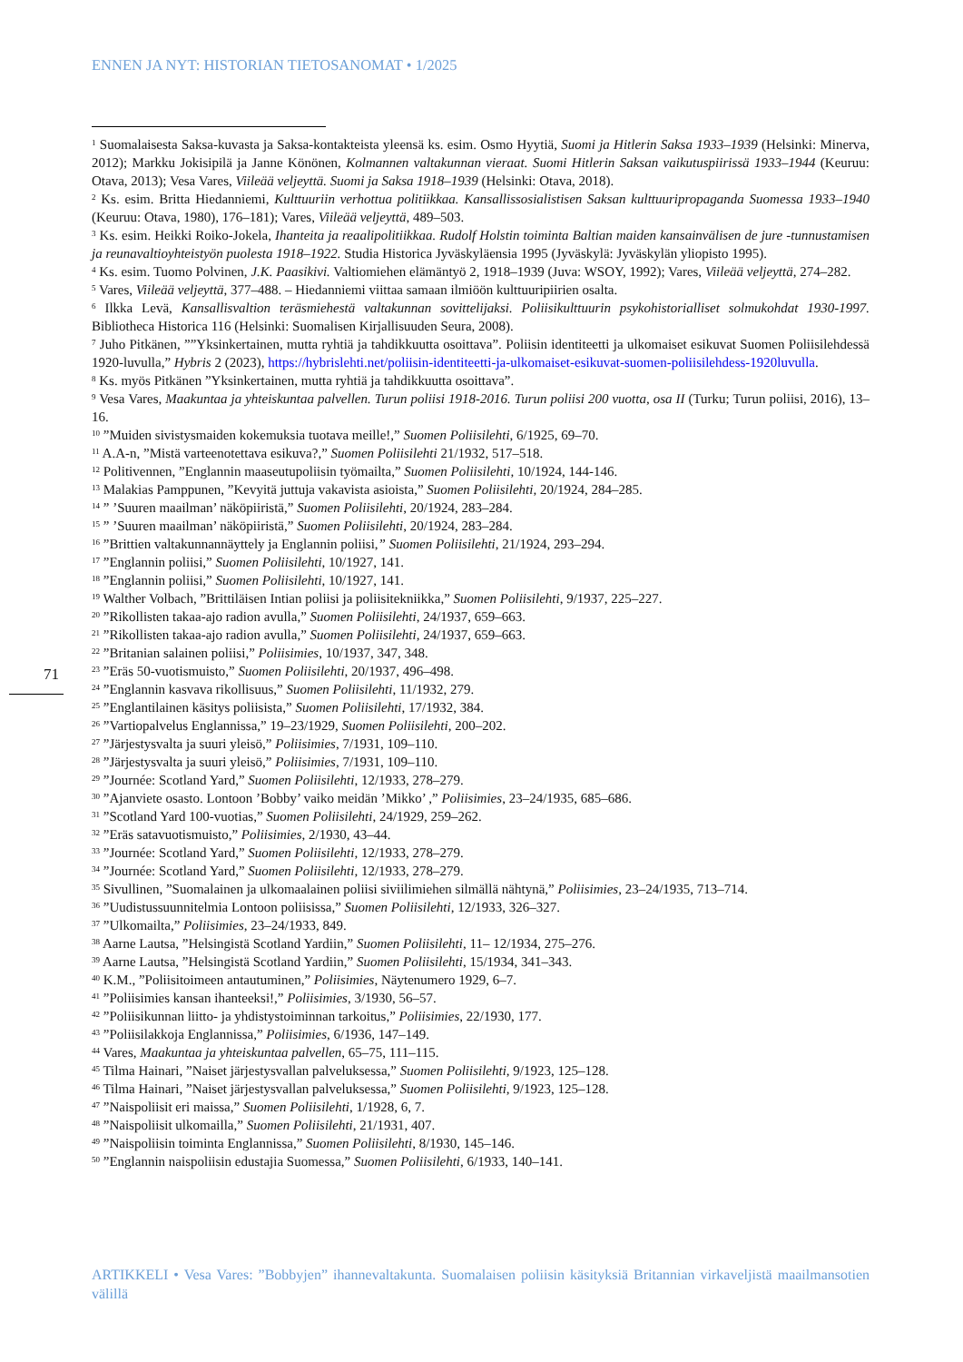ENNEN JA NYT: HISTORIAN TIETOSANOMAT • 1/2025
<sup>1</sup> Suomalaisesta Saksa-kuvasta ja Saksa-kontakteista yleensä ks. esim. Osmo Hyytiä, Suomi ja Hitlerin Saksa 1933–1939 (Helsinki: Minerva, 2012); Markku Jokisipilä ja Janne Könönen, Kolmannen valtakunnan vieraat. Suomi Hitlerin Saksan vaikutuspiirissä 1933–1944 (Keuruu: Otava, 2013); Vesa Vares, Viileää veljeyttä. Suomi ja Saksa 1918–1939 (Helsinki: Otava, 2018).
<sup>2</sup> Ks. esim. Britta Hiedanniemi, Kulttuuriin verhottua politiikkaa. Kansallissosialistisen Saksan kulttuuripropaganda Suomessa 1933–1940 (Keuruu: Otava, 1980), 176–181); Vares, Viileää veljeyttä, 489–503.
<sup>3</sup> Ks. esim. Heikki Roiko-Jokela, Ihanteita ja reaalipolitiikkaa. Rudolf Holstin toiminta Baltian maiden kansainvälisen de jure -tunnustamisen ja reunavaltioyhteistyön puolesta 1918–1922. Studia Historica Jyväskyläensia 1995 (Jyväskylä: Jyväskylän yliopisto 1995).
<sup>4</sup> Ks. esim. Tuomo Polvinen, J.K. Paasikivi. Valtiomiehen elämäntyö 2, 1918–1939 (Juva: WSOY, 1992); Vares, Viileää veljeyttä, 274–282.
<sup>5</sup> Vares, Viileää veljeyttä, 377–488. – Hiedanniemi viittaa samaan ilmiöön kulttuuripiirien osalta.
<sup>6</sup> Ilkka Levä, Kansallisvaltion teräsmiehestä valtakunnan sovittelijaksi. Poliisikulttuurin psykohistorialliset solmukohdat 1930-1997. Bibliotheca Historica 116 (Helsinki: Suomalisen Kirjallisuuden Seura, 2008).
<sup>7</sup> Juho Pitkänen, ””Yksinkertainen, mutta ryhtiä ja tahdikkuutta osoittava”. Poliisin identiteetti ja ulkomaiset esikuvat Suomen Poliisilehdessä 1920-luvulla,” Hybris 2 (2023), https://hybrislehti.net/poliisin-identiteetti-ja-ulkomaiset-esikuvat-suomen-poliisilehdess-1920luvulla.
<sup>8</sup> Ks. myös Pitkänen ”Yksinkertainen, mutta ryhtiä ja tahdikkuutta osoittava”.
<sup>9</sup> Vesa Vares, Maakuntaa ja yhteiskuntaa palvellen. Turun poliisi 1918-2016. Turun poliisi 200 vuotta, osa II (Turku; Turun poliisi, 2016), 13–16.
<sup>10</sup> ”Muiden sivistysmaiden kokemuksia tuotava meille!,” Suomen Poliisilehti, 6/1925, 69–70.
<sup>11</sup> A.A-n, ”Mistä varteenotettava esikuva?,” Suomen Poliisilehti 21/1932, 517–518.
<sup>12</sup> Politivennen, ”Englannin maaseutupoliisin työmailta,” Suomen Poliisilehti, 10/1924, 144-146.
<sup>13</sup> Malakias Pamppunen, ”Kevyitä juttuja vakavista asioista,” Suomen Poliisilehti, 20/1924, 284–285.
<sup>14</sup> ” ’Suuren maailman’ näköpiiristä,” Suomen Poliisilehti, 20/1924, 283–284.
<sup>15</sup> ” ’Suuren maailman’ näköpiiristä,” Suomen Poliisilehti, 20/1924, 283–284.
<sup>16</sup> ”Brittien valtakunnannäyttely ja Englannin poliisi,” Suomen Poliisilehti, 21/1924, 293–294.
<sup>17</sup> ”Englannin poliisi,” Suomen Poliisilehti, 10/1927, 141.
<sup>18</sup> ”Englannin poliisi,” Suomen Poliisilehti, 10/1927, 141.
<sup>19</sup> Walther Volbach, ”Brittiläisen Intian poliisi ja poliisitekniikka,” Suomen Poliisilehti, 9/1937, 225–227.
<sup>20</sup> ”Rikollisten takaa-ajo radion avulla,” Suomen Poliisilehti, 24/1937, 659–663.
<sup>21</sup> ”Rikollisten takaa-ajo radion avulla,” Suomen Poliisilehti, 24/1937, 659–663.
<sup>22</sup> ”Britanian salainen poliisi,” Poliisimies, 10/1937, 347, 348.
<sup>23</sup> ”Eräs 50-vuotismuisto,” Suomen Poliisilehti, 20/1937, 496–498.
<sup>24</sup> ”Englannin kasvava rikollisuus,” Suomen Poliisilehti, 11/1932, 279.
<sup>25</sup> ”Englantilainen käsitys poliisista,” Suomen Poliisilehti, 17/1932, 384.
<sup>26</sup> ”Vartiopalvelus Englannissa,” 19–23/1929, Suomen Poliisilehti, 200–202.
<sup>27</sup> ”Järjestysvalta ja suuri yleisö,” Poliisimies, 7/1931, 109–110.
<sup>28</sup> ”Järjestysvalta ja suuri yleisö,” Poliisimies, 7/1931, 109–110.
<sup>29</sup> ”Journée: Scotland Yard,” Suomen Poliisilehti, 12/1933, 278–279.
<sup>30</sup> ”Ajanviete osasto. Lontoon ’Bobby’ vaiko meidän ’Mikko’ ,” Poliisimies, 23–24/1935, 685–686.
<sup>31</sup> ”Scotland Yard 100-vuotias,” Suomen Poliisilehti, 24/1929, 259–262.
<sup>32</sup> ”Eräs satavuotismuisto,” Poliisimies, 2/1930, 43–44.
<sup>33</sup> ”Journée: Scotland Yard,” Suomen Poliisilehti, 12/1933, 278–279.
<sup>34</sup> ”Journée: Scotland Yard,” Suomen Poliisilehti, 12/1933, 278–279.
<sup>35</sup> Sivullinen, ”Suomalainen ja ulkomaalainen poliisi siviilimiehen silmällä nähtynä,” Poliisimies, 23–24/1935, 713–714.
<sup>36</sup> ”Uudistussuunnitelmia Lontoon poliisissa,” Suomen Poliisilehti, 12/1933, 326–327.
<sup>37</sup> ”Ulkomailta,” Poliisimies, 23–24/1933, 849.
<sup>38</sup> Aarne Lautsa, ”Helsingistä Scotland Yardiin,” Suomen Poliisilehti, 11– 12/1934, 275–276.
<sup>39</sup> Aarne Lautsa, ”Helsingistä Scotland Yardiin,” Suomen Poliisilehti, 15/1934, 341–343.
<sup>40</sup> K.M., ”Poliisitoimeen antautuminen,” Poliisimies, Näytenumero 1929, 6–7.
<sup>41</sup> ”Poliisimies kansan ihanteeksi!,” Poliisimies, 3/1930, 56–57.
<sup>42</sup> ”Poliisikunnan liitto- ja yhdistystoiminnan tarkoitus,” Poliisimies, 22/1930, 177.
<sup>43</sup> ”Poliisilakkoja Englannissa,” Poliisimies, 6/1936, 147–149.
<sup>44</sup> Vares, Maakuntaa ja yhteiskuntaa palvellen, 65–75, 111–115.
<sup>45</sup> Tilma Hainari, ”Naiset järjestysvallan palveluksessa,” Suomen Poliisilehti, 9/1923, 125–128.
<sup>46</sup> Tilma Hainari, ”Naiset järjestysvallan palveluksessa,” Suomen Poliisilehti, 9/1923, 125–128.
<sup>47</sup> ”Naispoliisit eri maissa,” Suomen Poliisilehti, 1/1928, 6, 7.
<sup>48</sup> ”Naispoliisit ulkomailla,” Suomen Poliisilehti, 21/1931, 407.
<sup>49</sup> ”Naispoliisin toiminta Englannissa,” Suomen Poliisilehti, 8/1930, 145–146.
<sup>50</sup> ”Englannin naispoliisin edustajia Suomessa,” Suomen Poliisilehti, 6/1933, 140–141.
71
ARTIKKELI • Vesa Vares: ”Bobbyjen” ihannevaltakunta. Suomalaisen poliisin käsityksiä Britannian virkaveljistä maailmansotien välillä